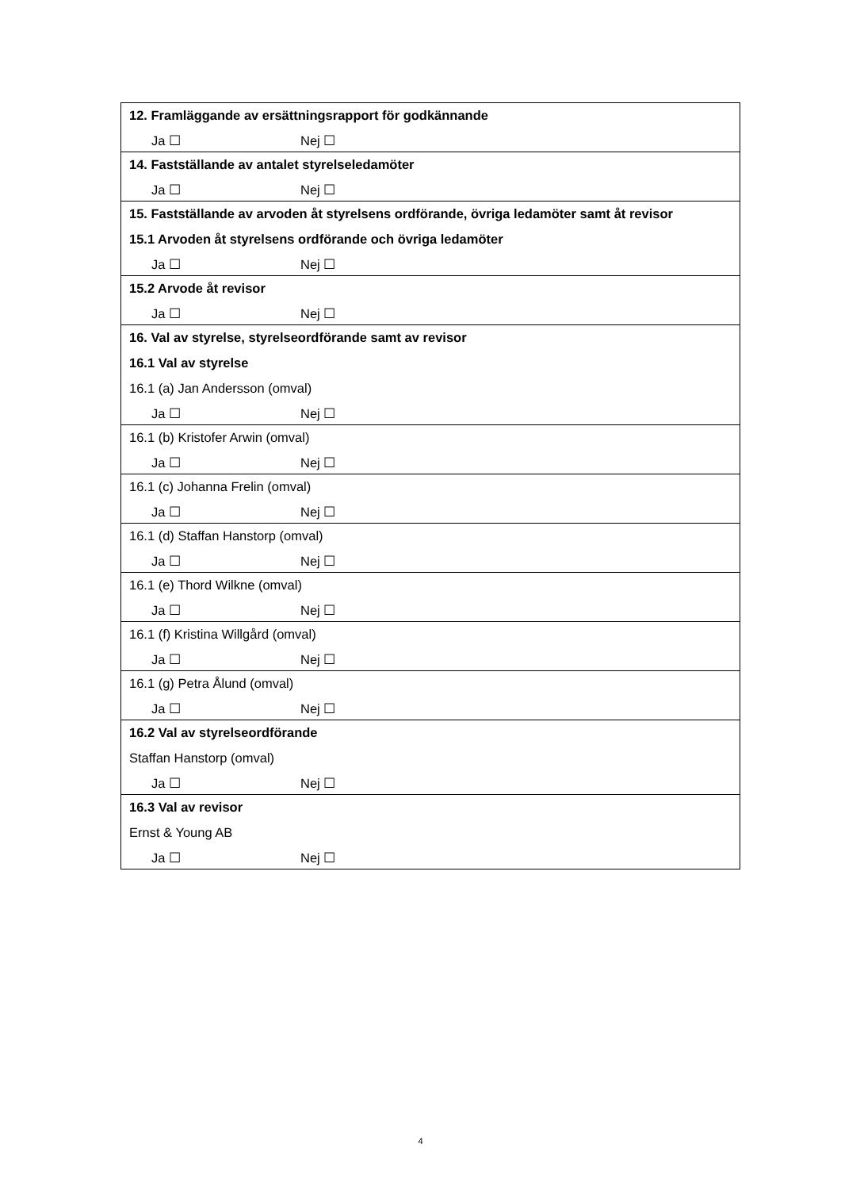| 12. Framläggande av ersättningsrapport för godkännande Ja ☐ Nej ☐ |
| 14. Fastställande av antalet styrelseledamöter Ja ☐ Nej ☐ |
| 15. Fastställande av arvoden åt styrelsens ordförande, övriga ledamöter samt åt revisor 15.1 Arvoden åt styrelsens ordförande och övriga ledamöter Ja ☐ Nej ☐ |
| 15.2 Arvode åt revisor Ja ☐ Nej ☐ |
| 16. Val av styrelse, styrelseordförande samt av revisor 16.1 Val av styrelse 16.1 (a) Jan Andersson (omval) Ja ☐ Nej ☐ |
| 16.1 (b) Kristofer Arwin (omval) Ja ☐ Nej ☐ |
| 16.1 (c) Johanna Frelin (omval) Ja ☐ Nej ☐ |
| 16.1 (d) Staffan Hanstorp (omval) Ja ☐ Nej ☐ |
| 16.1 (e) Thord Wilkne (omval) Ja ☐ Nej ☐ |
| 16.1 (f) Kristina Willgård (omval) Ja ☐ Nej ☐ |
| 16.1 (g) Petra Ålund (omval) Ja ☐ Nej ☐ |
| 16.2 Val av styrelseordförande Staffan Hanstorp (omval) Ja ☐ Nej ☐ |
| 16.3 Val av revisor Ernst & Young AB Ja ☐ Nej ☐ |
4